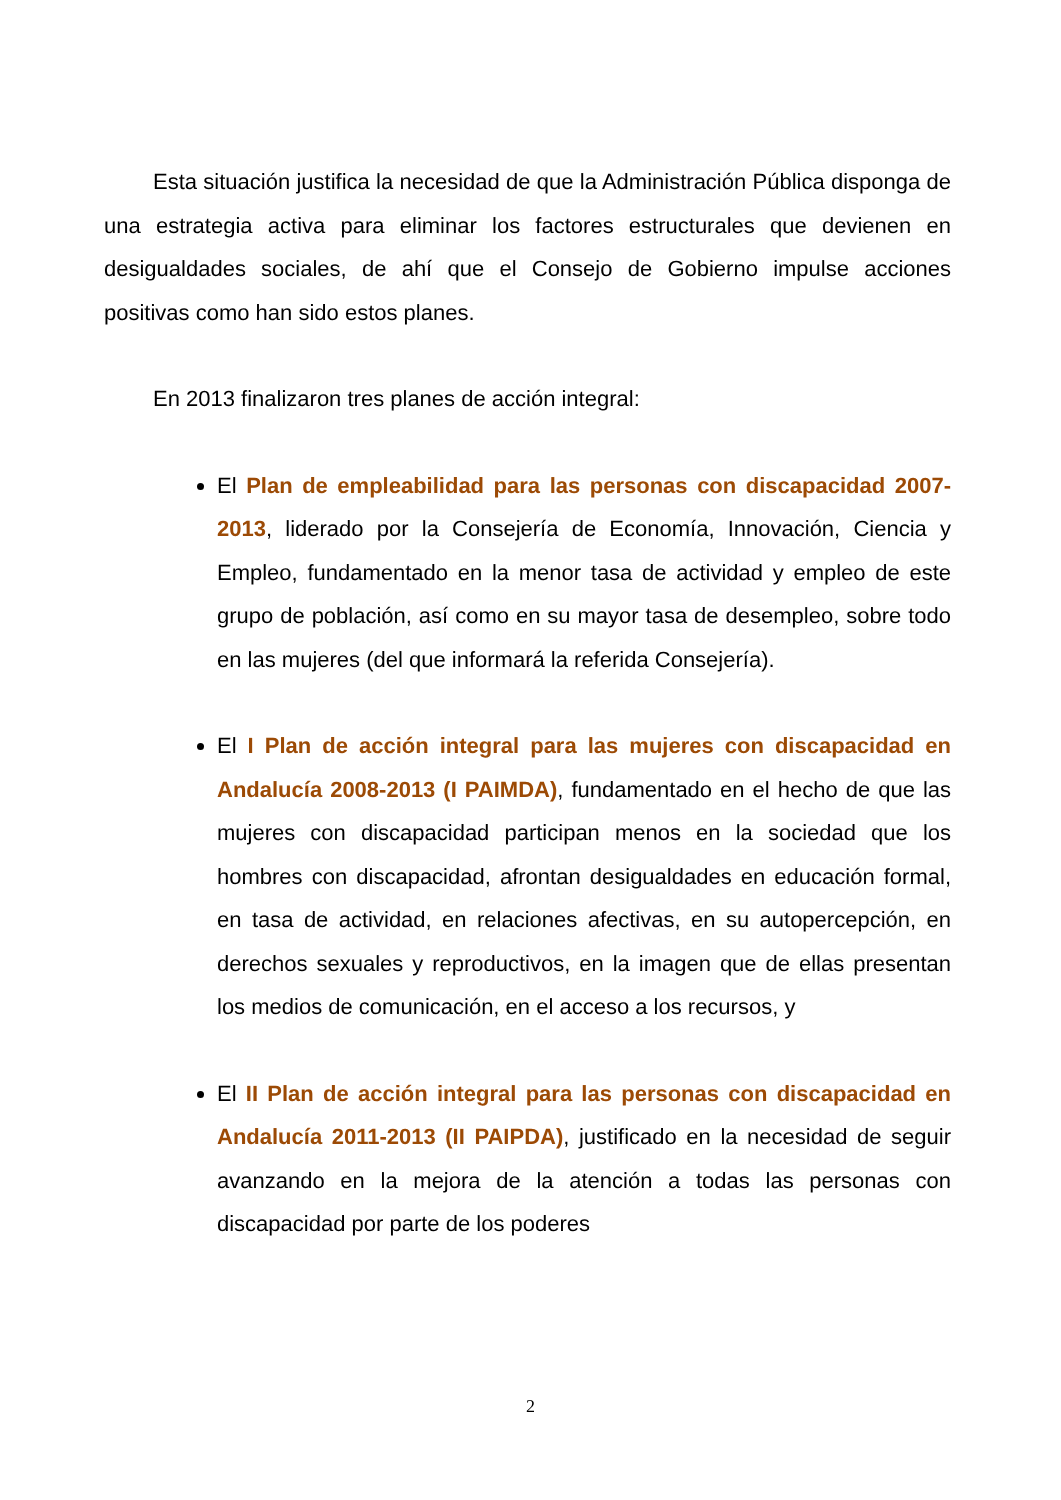Esta situación justifica la necesidad de que la Administración Pública disponga de una estrategia activa para eliminar los factores estructurales que devienen en desigualdades sociales, de ahí que el Consejo de Gobierno impulse acciones positivas como han sido estos planes.
En 2013 finalizaron tres planes de acción integral:
El Plan de empleabilidad para las personas con discapacidad 2007-2013, liderado por la Consejería de Economía, Innovación, Ciencia y Empleo, fundamentado en la menor tasa de actividad y empleo de este grupo de población, así como en su mayor tasa de desempleo, sobre todo en las mujeres (del que informará la referida Consejería).
El I Plan de acción integral para las mujeres con discapacidad en Andalucía 2008-2013 (I PAIMDA), fundamentado en el hecho de que las mujeres con discapacidad participan menos en la sociedad que los hombres con discapacidad, afrontan desigualdades en educación formal, en tasa de actividad, en relaciones afectivas, en su autopercepción, en derechos sexuales y reproductivos, en la imagen que de ellas presentan los medios de comunicación, en el acceso a los recursos, y
El II Plan de acción integral para las personas con discapacidad en Andalucía 2011-2013 (II PAIPDA), justificado en la necesidad de seguir avanzando en la mejora de la atención a todas las personas con discapacidad por parte de los poderes
2